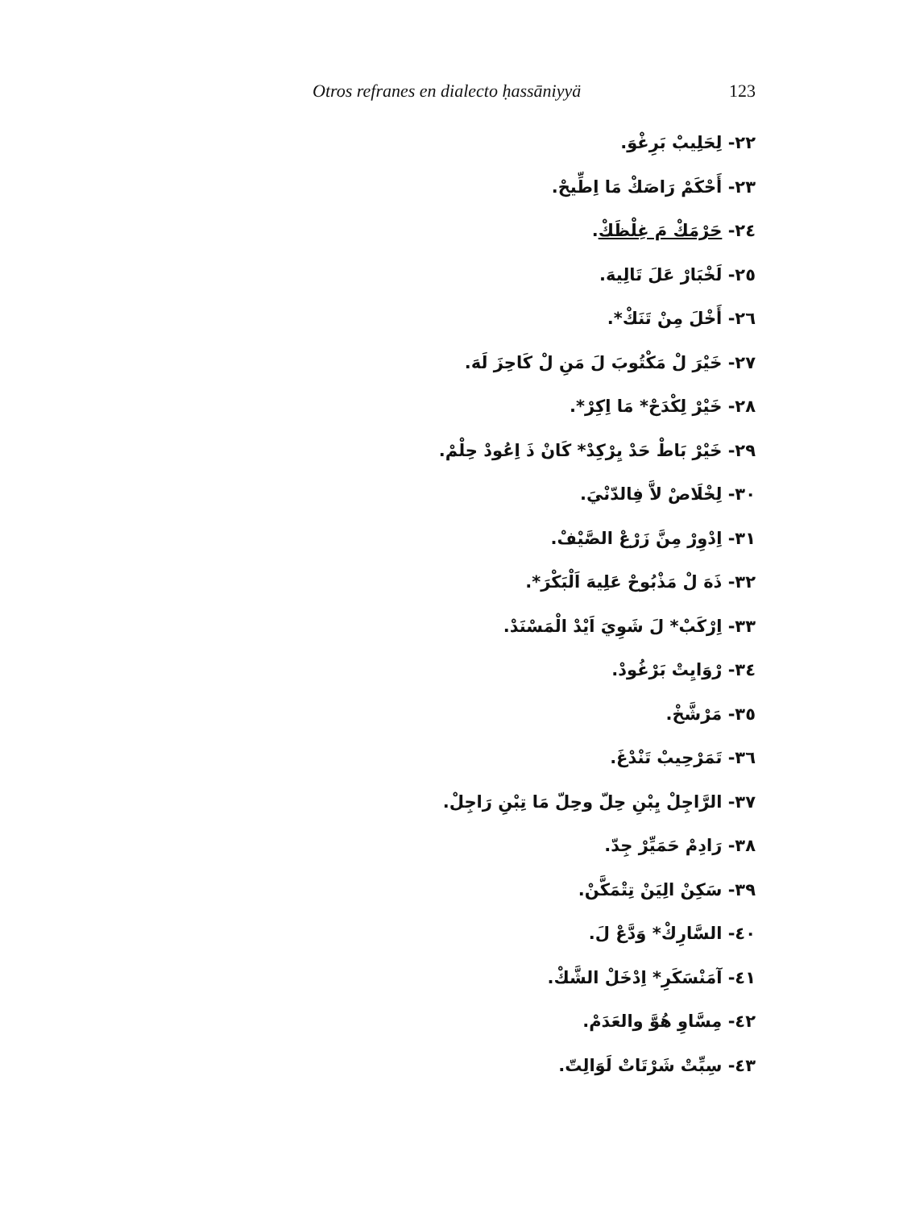Otros refranes en dialecto ḥassāniyyä 123
٢٢- لِحَلِيبْ بَرِغْوَ.
٢٣- أَحْكَمْ رَاصَكْ مَا اِطِّيحْ.
٢٤- حَرْمَكْ مَ غِلْظَكْ.
٢٥- لَخْبَارْ عَلَ تَالِيهَ.
٢٦- أَخْلَ مِنْ تَنَكْ*.
٢٧- خَيْرَ لْ مَكْتُوبَ لَ مَنِ لْ كَاحِزَ لَهَ.
٢٨- خَيْرْ لِكْدَحْ* مَا اِكِرْ*.
٢٩- خَيْرْ بَاطْ حَدْ يِرْكِدْ* كَانْ ذَ اِعُودْ حِلْمْ.
٣٠- لِخْلَاصْ لاَّ فِالدّنْيَ.
٣١- اِدْوِرْ مِنَّ زَرْعْ الصَّيْفْ.
٣٢- ذَهَ لْ مَذْبُوحْ عَلِيهَ اَلْبَكْرَ*.
٣٣- اِرْكَبْ* لَ شَوِيَ اَيْدْ الْمَسْنَدْ.
٣٤- رْوَايِتْ بَرْغُودْ.
٣٥- مَرْشَّخْ.
٣٦- تَمَرْحِيبْ تَنْدْغَ.
٣٧- الرَّاجِلْ يِبْنِ حِلّ وحِلّ مَا تِبْنِ رَاجِلْ.
٣٨- رَادِمْ حَمَيِّرْ جِدّ.
٣٩- سَكِنْ الِيَنْ تِتْمَكَّنْ.
٤٠- السَّارِكْ* وَدَّعْ لَ.
٤١- آمَنْسَكَرِ* اِدْخَلْ الشَّكْ.
٤٢- مِسَّاوِ هُوَّ والعَدَمْ.
٤٣- سِبِّتْ شَرْتَاتْ لَوَالِتّ.